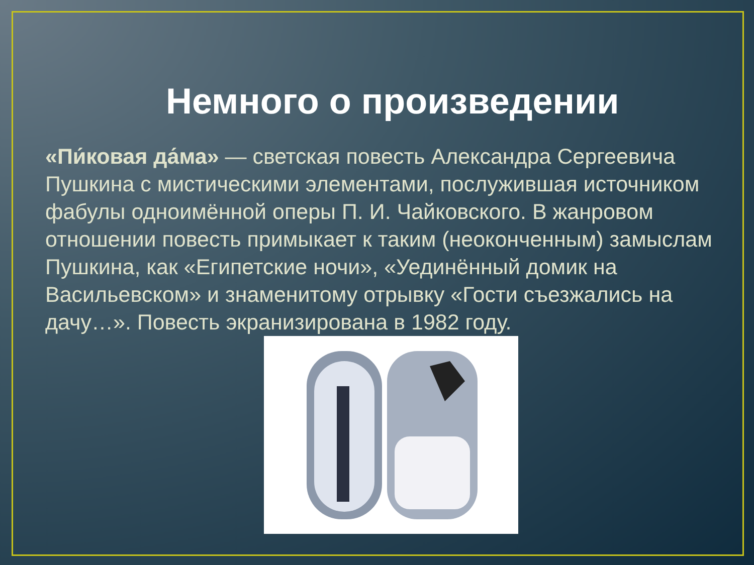Немного о произведении
«Пи́ковая да́ма» — светская повесть Александра Сергеевича Пушкина с мистическими элементами, послужившая источником фабулы одноимённой оперы П. И. Чайковского. В жанровом отношении повесть примыкает к таким (неоконченным) замыслам Пушкина, как «Египетские ночи», «Уединённый домик на Васильевском» и знаменитому отрывку «Гости съезжались на дачу…». Повесть экранизирована в 1982 году.